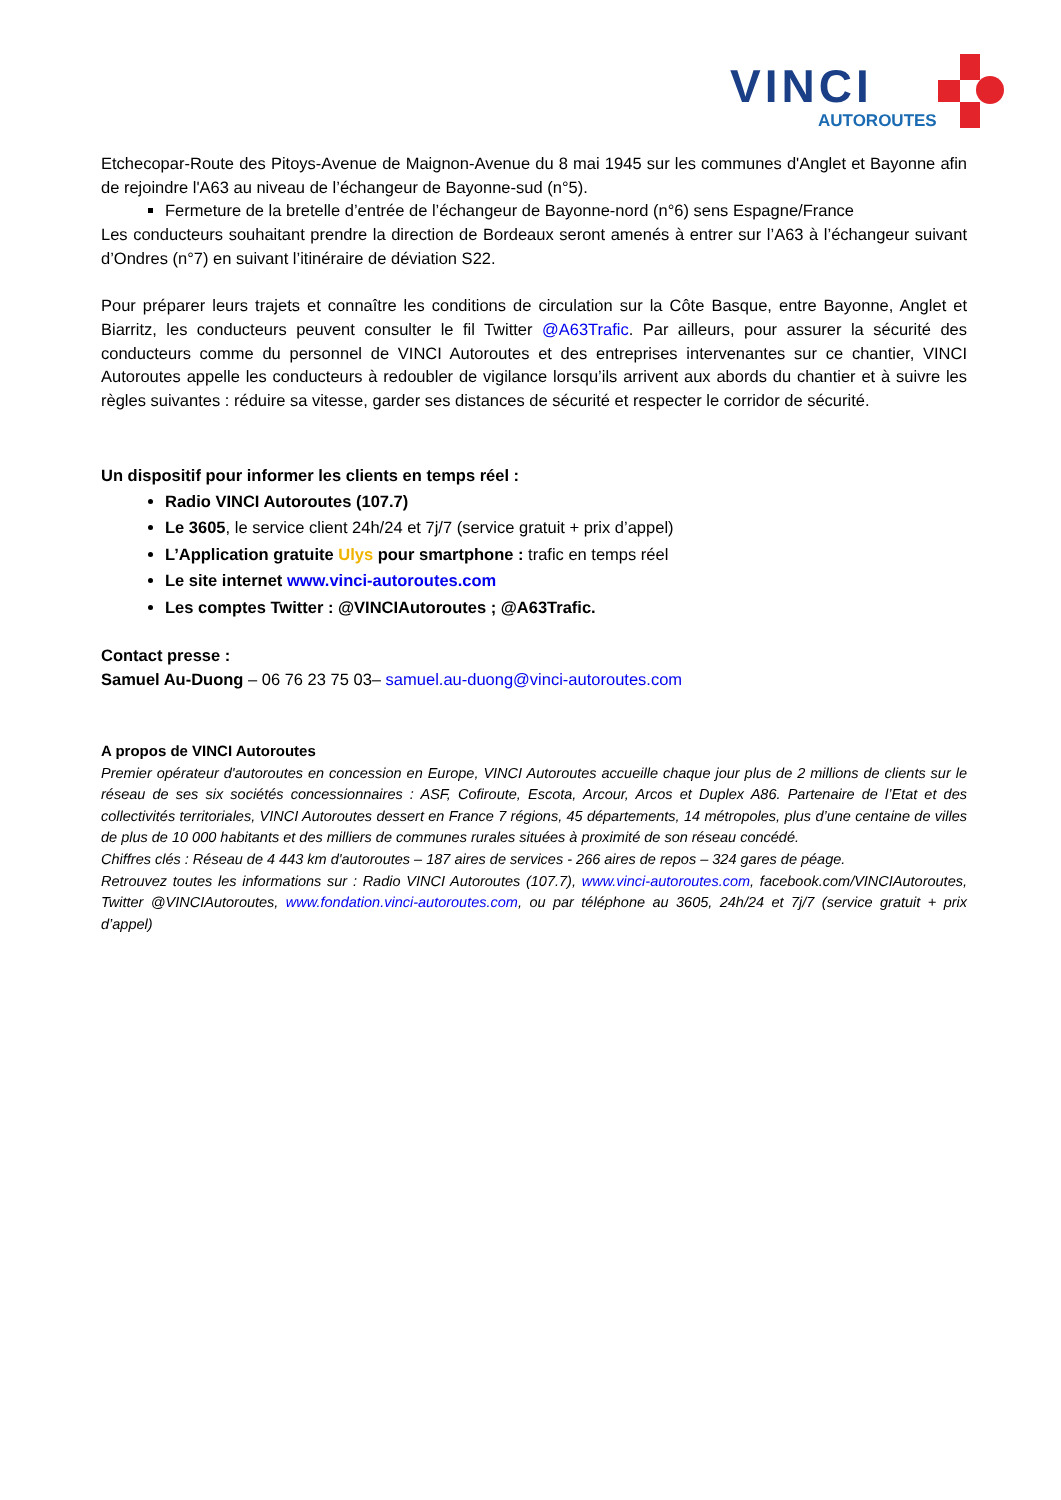VINCI
AUTOROUTES
Etchecopar-Route des Pitoys-Avenue de Maignon-Avenue du 8 mai 1945 sur les communes d'Anglet et Bayonne afin de rejoindre l'A63 au niveau de l’échangeur de Bayonne-sud (n°5).
Fermeture de la bretelle d’entrée de l’échangeur de Bayonne-nord (n°6) sens Espagne/France
Les conducteurs souhaitant prendre la direction de Bordeaux seront amenés à entrer sur l’A63 à l’échangeur suivant d’Ondres (n°7) en suivant l’itinéraire de déviation S22.
Pour préparer leurs trajets et connaître les conditions de circulation sur la Côte Basque, entre Bayonne, Anglet et Biarritz, les conducteurs peuvent consulter le fil Twitter @A63Trafic. Par ailleurs, pour assurer la sécurité des conducteurs comme du personnel de VINCI Autoroutes et des entreprises intervenantes sur ce chantier, VINCI Autoroutes appelle les conducteurs à redoubler de vigilance lorsqu’ils arrivent aux abords du chantier et à suivre les règles suivantes : réduire sa vitesse, garder ses distances de sécurité et respecter le corridor de sécurité.
Un dispositif pour informer les clients en temps réel :
Radio VINCI Autoroutes (107.7)
Le 3605, le service client 24h/24 et 7j/7 (service gratuit + prix d’appel)
L’Application gratuite Ulys pour smartphone : trafic en temps réel
Le site internet www.vinci-autoroutes.com
Les comptes Twitter : @VINCIAutoroutes ; @A63Trafic.
Contact presse :
Samuel Au-Duong – 06 76 23 75 03– samuel.au-duong@vinci-autoroutes.com
A propos de VINCI Autoroutes
Premier opérateur d'autoroutes en concession en Europe, VINCI Autoroutes accueille chaque jour plus de 2 millions de clients sur le réseau de ses six sociétés concessionnaires : ASF, Cofiroute, Escota, Arcour, Arcos et Duplex A86. Partenaire de l’Etat et des collectivités territoriales, VINCI Autoroutes dessert en France 7 régions, 45 départements, 14 métropoles, plus d’une centaine de villes de plus de 10 000 habitants et des milliers de communes rurales situées à proximité de son réseau concédé.
Chiffres clés : Réseau de 4 443 km d'autoroutes – 187 aires de services - 266 aires de repos – 324 gares de péage.
Retrouvez toutes les informations sur : Radio VINCI Autoroutes (107.7), www.vinci-autoroutes.com, facebook.com/VINCIAutoroutes, Twitter @VINCIAutoroutes, www.fondation.vinci-autoroutes.com, ou par téléphone au 3605, 24h/24 et 7j/7 (service gratuit + prix d’appel)